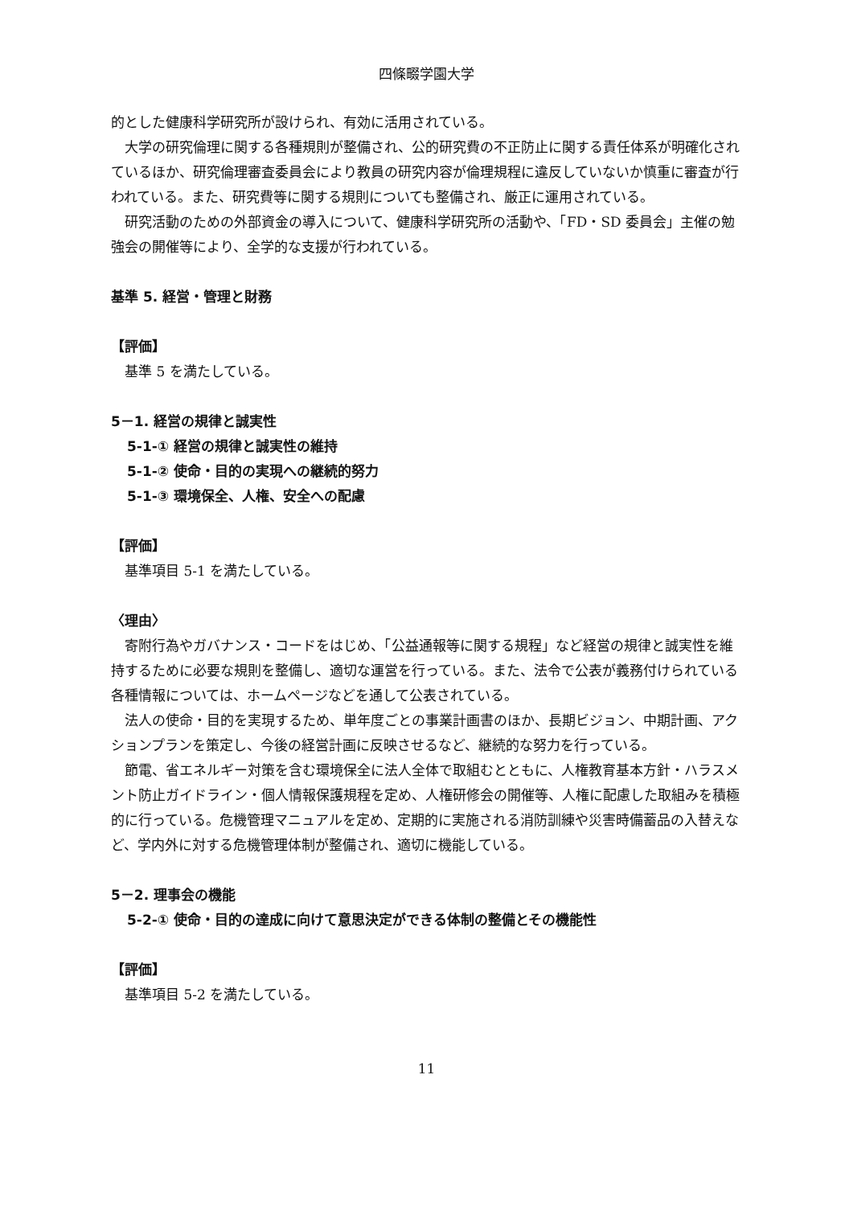四條畷学園大学
的とした健康科学研究所が設けられ、有効に活用されている。
大学の研究倫理に関する各種規則が整備され、公的研究費の不正防止に関する責任体系が明確化されているほか、研究倫理審査委員会により教員の研究内容が倫理規程に違反していないか慎重に審査が行われている。また、研究費等に関する規則についても整備され、厳正に運用されている。
研究活動のための外部資金の導入について、健康科学研究所の活動や、「FD・SD 委員会」主催の勉強会の開催等により、全学的な支援が行われている。
基準 5. 経営・管理と財務
【評価】
基準 5 を満たしている。
5－1. 経営の規律と誠実性
5-1-① 経営の規律と誠実性の維持
5-1-② 使命・目的の実現への継続的努力
5-1-③ 環境保全、人権、安全への配慮
【評価】
基準項目 5-1 を満たしている。
〈理由〉
寄附行為やガバナンス・コードをはじめ、「公益通報等に関する規程」など経営の規律と誠実性を維持するために必要な規則を整備し、適切な運営を行っている。また、法令で公表が義務付けられている各種情報については、ホームページなどを通して公表されている。
法人の使命・目的を実現するため、単年度ごとの事業計画書のほか、長期ビジョン、中期計画、アクションプランを策定し、今後の経営計画に反映させるなど、継続的な努力を行っている。
節電、省エネルギー対策を含む環境保全に法人全体で取組むとともに、人権教育基本方針・ハラスメント防止ガイドライン・個人情報保護規程を定め、人権研修会の開催等、人権に配慮した取組みを積極的に行っている。危機管理マニュアルを定め、定期的に実施される消防訓練や災害時備蓄品の入替えなど、学内外に対する危機管理体制が整備され、適切に機能している。
5－2. 理事会の機能
5-2-① 使命・目的の達成に向けて意思決定ができる体制の整備とその機能性
【評価】
基準項目 5-2 を満たしている。
11